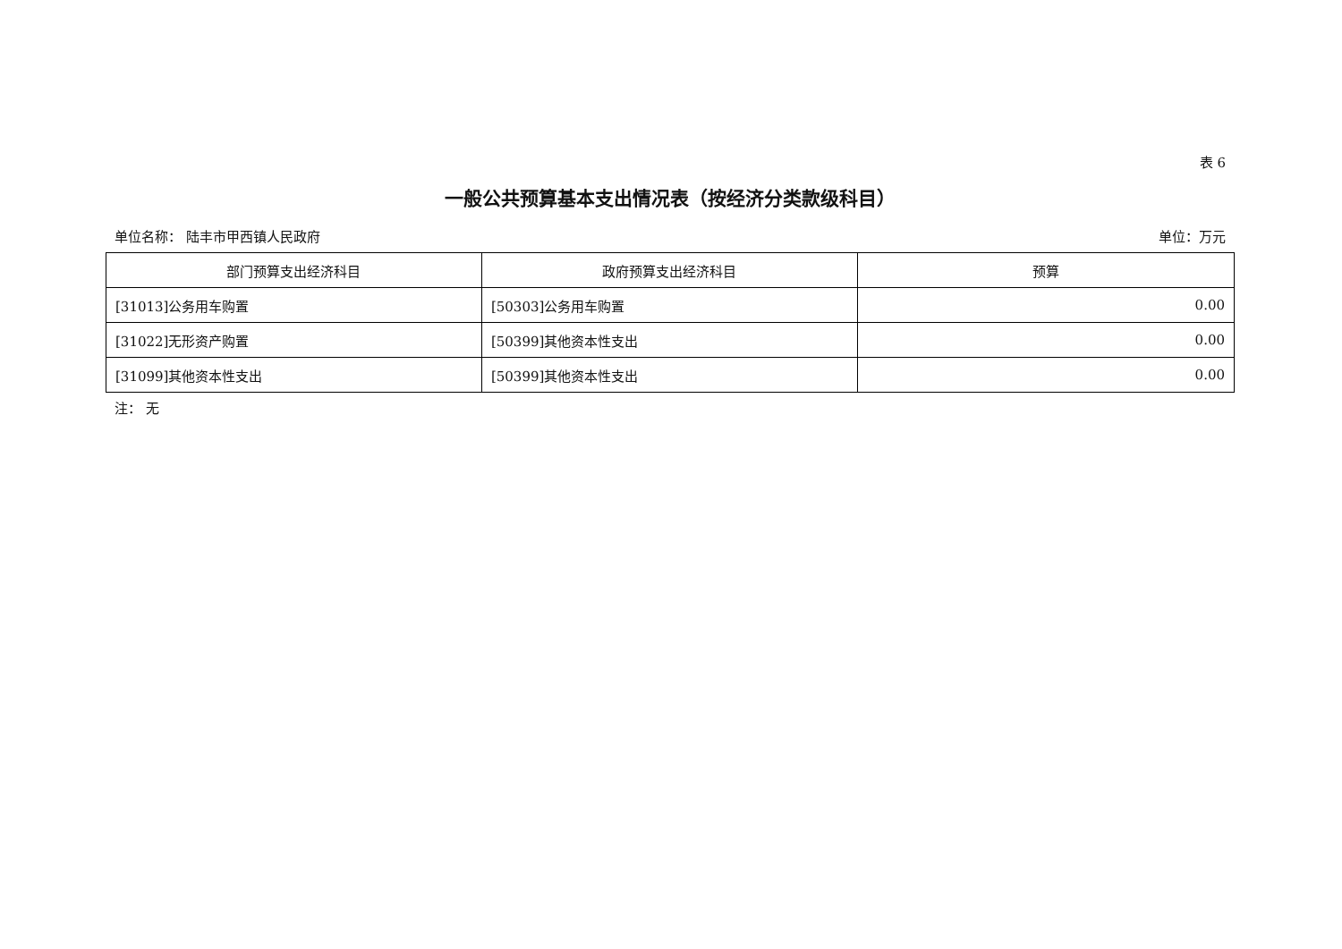表 6
一般公共预算基本支出情况表（按经济分类款级科目）
单位名称： 陆丰市甲西镇人民政府 单位：万元
| 部门预算支出经济科目 | 政府预算支出经济科目 | 预算 |
| --- | --- | --- |
| [31013]公务用车购置 | [50303]公务用车购置 | 0.00 |
| [31022]无形资产购置 | [50399]其他资本性支出 | 0.00 |
| [31099]其他资本性支出 | [50399]其他资本性支出 | 0.00 |
注： 无